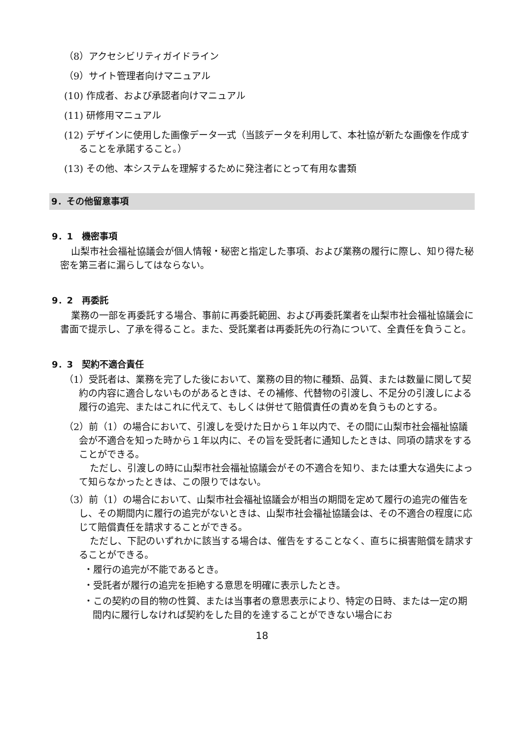（8）アクセシビリティガイドライン
（9）サイト管理者向けマニュアル
(10) 作成者、および承認者向けマニュアル
(11) 研修用マニュアル
(12) デザインに使用した画像データ一式（当該データを利用して、本社協が新たな画像を作成することを承諾すること。）
(13) その他、本システムを理解するために発注者にとって有用な書類
9．その他留意事項
9．1　機密事項
山梨市社会福祉協議会が個人情報・秘密と指定した事項、および業務の履行に際し、知り得た秘密を第三者に漏らしてはならない。
9．2　再委託
業務の一部を再委託する場合、事前に再委託範囲、および再委託業者を山梨市社会福祉協議会に書面で提示し、了承を得ること。また、受託業者は再委託先の行為について、全責任を負うこと。
9．3　契約不適合責任
（1）受託者は、業務を完了した後において、業務の目的物に種類、品質、または数量に関して契約の内容に適合しないものがあるときは、その補修、代替物の引渡し、不足分の引渡しによる履行の追完、またはこれに代えて、もしくは併せて賠償責任の責めを負うものとする。
（2）前（1）の場合において、引渡しを受けた日から１年以内で、その間に山梨市社会福祉協議会が不適合を知った時から１年以内に、その旨を受託者に通知したときは、同項の請求をすることができる。
ただし、引渡しの時に山梨市社会福祉協議会がその不適合を知り、または重大な過失によって知らなかったときは、この限りではない。
（3）前（1）の場合において、山梨市社会福祉協議会が相当の期間を定めて履行の追完の催告をし、その期間内に履行の追完がないときは、山梨市社会福祉協議会は、その不適合の程度に応じて賠償責任を請求することができる。
ただし、下記のいずれかに該当する場合は、催告をすることなく、直ちに損害賠償を請求することができる。
・履行の追完が不能であるとき。
・受託者が履行の追完を拒絶する意思を明確に表示したとき。
・この契約の目的物の性質、または当事者の意思表示により、特定の日時、または一定の期間内に履行しなければ契約をした目的を達することができない場合にお
18